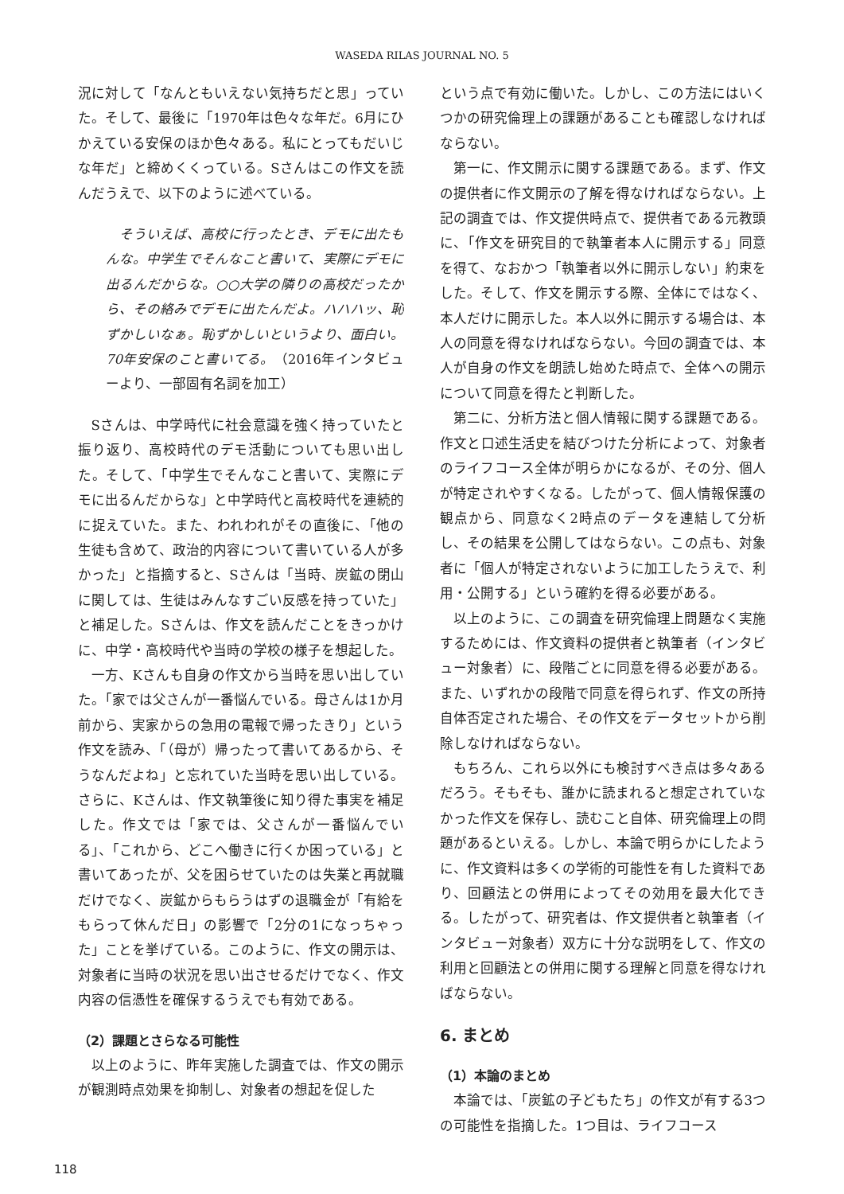WASEDA RILAS JOURNAL NO. 5
況に対して「なんともいえない気持ちだと思」っていた。そして、最後に「1970年は色々な年だ。6月にひかえている安保のほか色々ある。私にとってもだいじな年だ」と締めくくっている。Sさんはこの作文を読んだうえで、以下のように述べている。
そういえば、高校に行ったとき、デモに出たもんな。中学生でそんなこと書いて、実際にデモに出るんだからな。○○大学の隣りの高校だったから、その絡みでデモに出たんだよ。ハハハッ、恥ずかしいなぁ。恥ずかしいというより、面白い。70年安保のこと書いてる。（2016年インタビューより、一部固有名詞を加工）
Sさんは、中学時代に社会意識を強く持っていたと振り返り、高校時代のデモ活動についても思い出した。そして、「中学生でそんなこと書いて、実際にデモに出るんだからな」と中学時代と高校時代を連続的に捉えていた。また、われわれがその直後に、「他の生徒も含めて、政治的内容について書いている人が多かった」と指摘すると、Sさんは「当時、炭鉱の閉山に関しては、生徒はみんなすごい反感を持っていた」と補足した。Sさんは、作文を読んだことをきっかけに、中学・高校時代や当時の学校の様子を想起した。
一方、Kさんも自身の作文から当時を思い出していた。「家では父さんが一番悩んでいる。母さんは1か月前から、実家からの急用の電報で帰ったきり」という作文を読み、「（母が）帰ったって書いてあるから、そうなんだよね」と忘れていた当時を思い出している。さらに、Kさんは、作文執筆後に知り得た事実を補足した。作文では「家では、父さんが一番悩んでいる」、「これから、どこへ働きに行くか困っている」と書いてあったが、父を困らせていたのは失業と再就職だけでなく、炭鉱からもらうはずの退職金が「有給をもらって休んだ日」の影響で「2分の1になっちゃった」ことを挙げている。このように、作文の開示は、対象者に当時の状況を思い出させるだけでなく、作文内容の信憑性を確保するうえでも有効である。
（2）課題とさらなる可能性
以上のように、昨年実施した調査では、作文の開示が観測時点効果を抑制し、対象者の想起を促した
という点で有効に働いた。しかし、この方法にはいくつかの研究倫理上の課題があることも確認しなければならない。
第一に、作文開示に関する課題である。まず、作文の提供者に作文開示の了解を得なければならない。上記の調査では、作文提供時点で、提供者である元教頭に、「作文を研究目的で執筆者本人に開示する」同意を得て、なおかつ「執筆者以外に開示しない」約束をした。そして、作文を開示する際、全体にではなく、本人だけに開示した。本人以外に開示する場合は、本人の同意を得なければならない。今回の調査では、本人が自身の作文を朗読し始めた時点で、全体への開示について同意を得たと判断した。
第二に、分析方法と個人情報に関する課題である。作文と口述生活史を結びつけた分析によって、対象者のライフコース全体が明らかになるが、その分、個人が特定されやすくなる。したがって、個人情報保護の観点から、同意なく2時点のデータを連結して分析し、その結果を公開してはならない。この点も、対象者に「個人が特定されないように加工したうえで、利用・公開する」という確約を得る必要がある。
以上のように、この調査を研究倫理上問題なく実施するためには、作文資料の提供者と執筆者（インタビュー対象者）に、段階ごとに同意を得る必要がある。また、いずれかの段階で同意を得られず、作文の所持自体否定された場合、その作文をデータセットから削除しなければならない。
もちろん、これら以外にも検討すべき点は多々あるだろう。そもそも、誰かに読まれると想定されていなかった作文を保存し、読むこと自体、研究倫理上の問題があるといえる。しかし、本論で明らかにしたように、作文資料は多くの学術的可能性を有した資料であり、回顧法との併用によってその効用を最大化できる。したがって、研究者は、作文提供者と執筆者（インタビュー対象者）双方に十分な説明をして、作文の利用と回顧法との併用に関する理解と同意を得なければならない。
6. まとめ
（1）本論のまとめ
本論では、「炭鉱の子どもたち」の作文が有する3つの可能性を指摘した。1つ目は、ライフコース
118